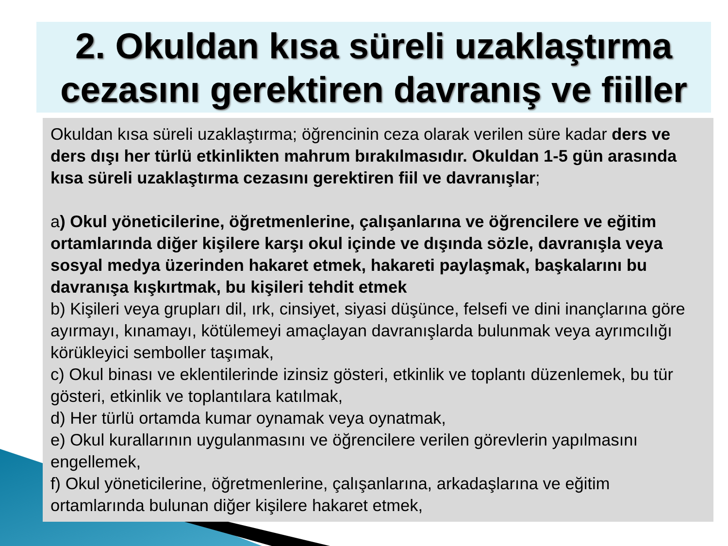2. Okuldan kısa süreli uzaklaştırma
cezasını gerektiren davranış ve fiiller
Okuldan kısa süreli uzaklaştırma; öğrencinin ceza olarak verilen süre kadar ders ve ders dışı her türlü etkinlikten mahrum bırakılmasıdır. Okuldan 1-5 gün arasında kısa süreli uzaklaştırma cezasını gerektiren fiil ve davranışlar;
a) Okul yöneticilerine, öğretmenlerine, çalışanlarına ve öğrencilere ve eğitim ortamlarında diğer kişilere karşı okul içinde ve dışında sözle, davranışla veya sosyal medya üzerinden hakaret etmek, hakareti paylaşmak, başkalarını bu davranışa kışkırtmak, bu kişileri tehdit etmek
b) Kişileri veya grupları dil, ırk, cinsiyet, siyasi düşünce, felsefi ve dini inançlarına göre ayırmayı, kınamayı, kötülemeyi amaçlayan davranışlarda bulunmak veya ayrımcılığı körükleyici semboller taşımak,
c) Okul binası ve eklentilerinde izinsiz gösteri, etkinlik ve toplantı düzenlemek, bu tür gösteri, etkinlik ve toplantılara katılmak,
d) Her türlü ortamda kumar oynamak veya oynatmak,
e) Okul kurallarının uygulanmasını ve öğrencilere verilen görevlerin yapılmasını engellemek,
f) Okul yöneticilerine, öğretmenlerine, çalışanlarına, arkadaşlarına ve eğitim ortamlarında bulunan diğer kişilere hakaret etmek,